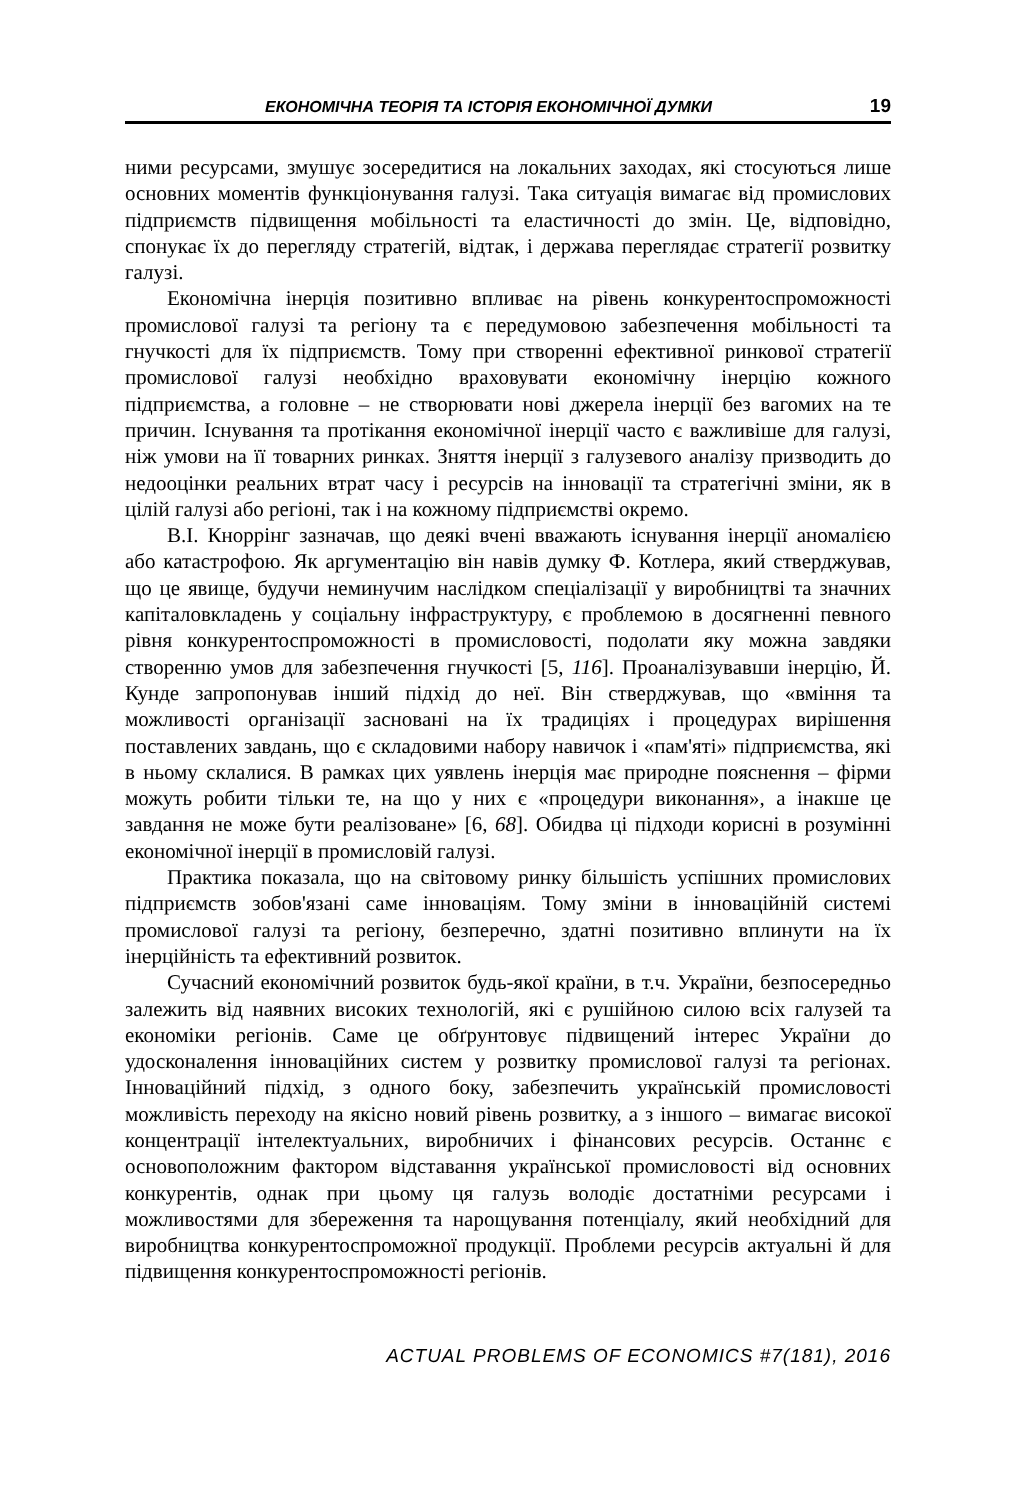ЕКОНОМІЧНА ТЕОРІЯ ТА ІСТОРІЯ ЕКОНОМІЧНОЇ ДУМКИ 19
ними ресурсами, змушує зосередитися на локальних заходах, які стосуються лише основних моментів функціонування галузі. Така ситуація вимагає від промислових підприємств підвищення мобільності та еластичності до змін. Це, відповідно, спонукає їх до перегляду стратегій, відтак, і держава переглядає стратегії розвитку галузі.
Економічна інерція позитивно впливає на рівень конкурентоспроможності промислової галузі та регіону та є передумовою забезпечення мобільності та гнучкості для їх підприємств. Тому при створенні ефективної ринкової стратегії промислової галузі необхідно враховувати економічну інерцію кожного підприємства, а головне – не створювати нові джерела інерції без вагомих на те причин. Існування та протікання економічної інерції часто є важливіше для галузі, ніж умови на її товарних ринках. Зняття інерції з галузевого аналізу призводить до недооцінки реальних втрат часу і ресурсів на інновації та стратегічні зміни, як в цілій галузі або регіоні, так і на кожному підприємстві окремо.
В.І. Кноррінг зазначав, що деякі вчені вважають існування інерції аномалією або катастрофою. Як аргументацію він навів думку Ф. Котлера, який стверджував, що це явище, будучи неминучим наслідком спеціалізації у виробництві та значних капіталовкладень у соціальну інфраструктуру, є проблемою в досягненні певного рівня конкурентоспроможності в промисловості, подолати яку можна завдяки створенню умов для забезпечення гнучкості [5, 116]. Проаналізувавши інерцію, Й. Кунде запропонував інший підхід до неї. Він стверджував, що «вміння та можливості організації засновані на їх традиціях і процедурах вирішення поставлених завдань, що є складовими набору навичок і «пам'яті» підприємства, які в ньому склалися. В рамках цих уявлень інерція має природне пояснення – фірми можуть робити тільки те, на що у них є «процедури виконання», а інакше це завдання не може бути реалізоване» [6, 68]. Обидва ці підходи корисні в розумінні економічної інерції в промисловій галузі.
Практика показала, що на світовому ринку більшість успішних промислових підприємств зобов'язані саме інноваціям. Тому зміни в інноваційній системі промислової галузі та регіону, безперечно, здатні позитивно вплинути на їх інерційність та ефективний розвиток.
Сучасний економічний розвиток будь-якої країни, в т.ч. України, безпосередньо залежить від наявних високих технологій, які є рушійною силою всіх галузей та економіки регіонів. Саме це обґрунтовує підвищений інтерес України до удосконалення інноваційних систем у розвитку промислової галузі та регіонах. Інноваційний підхід, з одного боку, забезпечить українській промисловості можливість переходу на якісно новий рівень розвитку, а з іншого – вимагає високої концентрації інтелектуальних, виробничих і фінансових ресурсів. Останнє є основоположним фактором відставання української промисловості від основних конкурентів, однак при цьому ця галузь володіє достатніми ресурсами і можливостями для збереження та нарощування потенціалу, який необхідний для виробництва конкурентоспроможної продукції. Проблеми ресурсів актуальні й для підвищення конкурентоспроможності регіонів.
ACTUAL PROBLEMS OF ECONOMICS #7(181), 2016